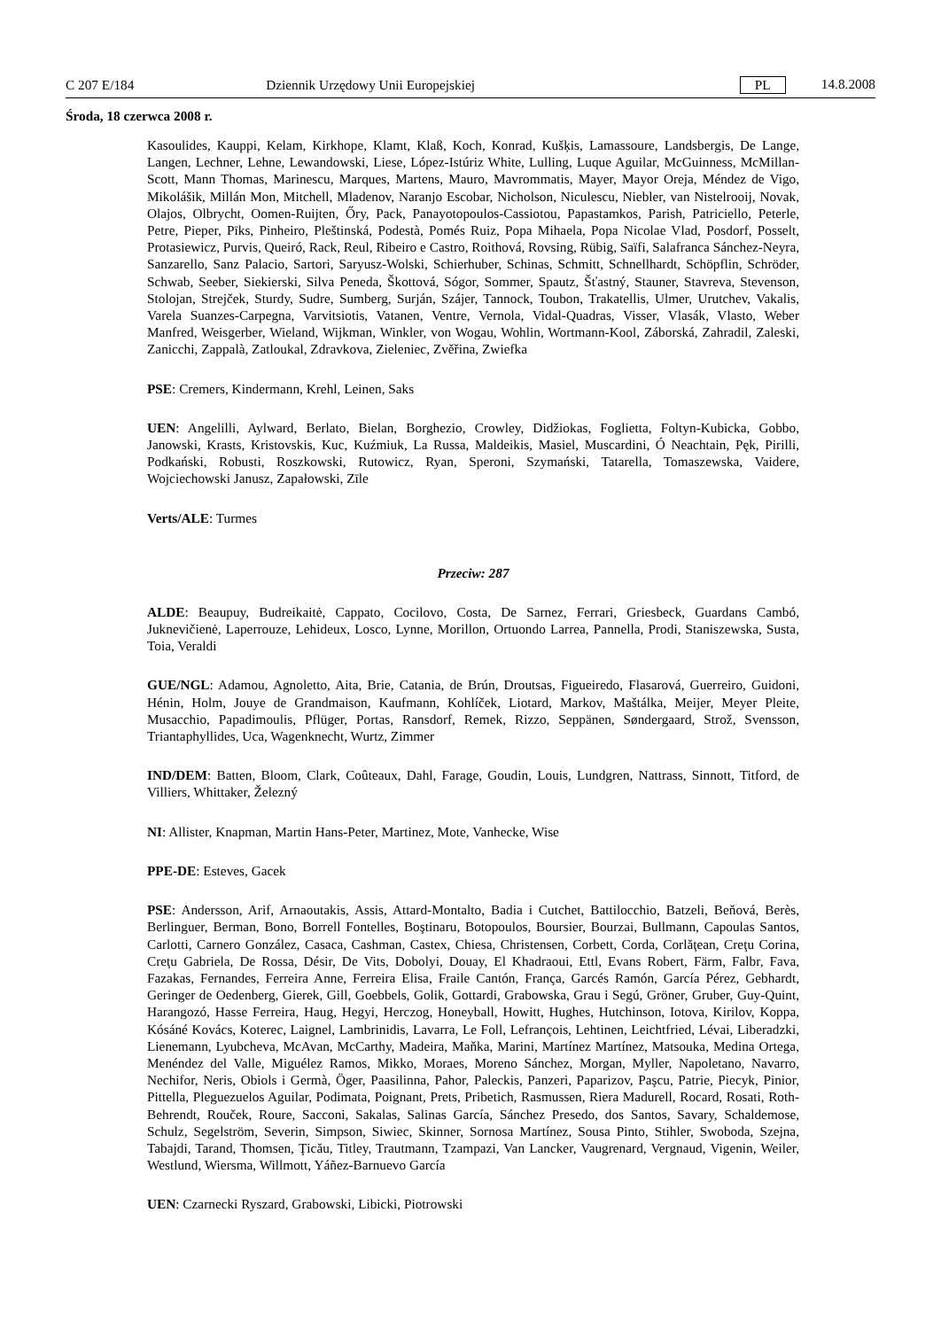C 207 E/184 Dziennik Urzędowy Unii Europejskiej PL 14.8.2008
Środa, 18 czerwca 2008 r.
Kasoulides, Kauppi, Kelam, Kirkhope, Klamt, Klaß, Koch, Konrad, Kušķis, Lamassoure, Landsbergis, De Lange, Langen, Lechner, Lehne, Lewandowski, Liese, López-Istúriz White, Lulling, Luque Aguilar, McGuinness, McMillan-Scott, Mann Thomas, Marinescu, Marques, Martens, Mauro, Mavrommatis, Mayer, Mayor Oreja, Méndez de Vigo, Mikolášik, Millán Mon, Mitchell, Mladenov, Naranjo Escobar, Nicholson, Niculescu, Niebler, van Nistelrooij, Novak, Olajos, Olbrycht, Oomen-Ruijten, Őry, Pack, Panayotopoulos-Cassiotou, Papastamkos, Parish, Patriciello, Peterle, Petre, Pieper, Pīks, Pinheiro, Pleštinská, Podestà, Pomés Ruiz, Popa Mihaela, Popa Nicolae Vlad, Posdorf, Posselt, Protasiewicz, Purvis, Queiró, Rack, Reul, Ribeiro e Castro, Roithová, Rovsing, Rübig, Saïfi, Salafranca Sánchez-Neyra, Sanzarello, Sanz Palacio, Sartori, Saryusz-Wolski, Schierhuber, Schinas, Schmitt, Schnellhardt, Schöpflin, Schröder, Schwab, Seeber, Siekierski, Silva Peneda, Škottová, Sógor, Sommer, Spautz, Šťastný, Stauner, Stavreva, Stevenson, Stolojan, Strejček, Sturdy, Sudre, Sumberg, Surján, Szájer, Tannock, Toubon, Trakatellis, Ulmer, Urutchev, Vakalis, Varela Suanzes-Carpegna, Varvitsiotis, Vatanen, Ventre, Vernola, Vidal-Quadras, Visser, Vlasák, Vlasto, Weber Manfred, Weisgerber, Wieland, Wijkman, Winkler, von Wogau, Wohlin, Wortmann-Kool, Záborská, Zahradil, Zaleski, Zanicchi, Zappalà, Zatloukal, Zdravkova, Zieleniec, Zvěřina, Zwiefka
PSE: Cremers, Kindermann, Krehl, Leinen, Saks
UEN: Angelilli, Aylward, Berlato, Bielan, Borghezio, Crowley, Didžiokas, Foglietta, Foltyn-Kubicka, Gobbo, Janowski, Krasts, Kristovskis, Kuc, Kuźmiuk, La Russa, Maldeikis, Masiel, Muscardini, Ó Neachtain, Pęk, Pirilli, Podkański, Robusti, Roszkowski, Rutowicz, Ryan, Speroni, Szymański, Tatarella, Tomaszewska, Vaidere, Wojciechowski Janusz, Zapałowski, Zīle
Verts/ALE: Turmes
Przeciw: 287
ALDE: Beaupuy, Budreikaitė, Cappato, Cocilovo, Costa, De Sarnez, Ferrari, Griesbeck, Guardans Cambó, Juknevičienė, Laperrouze, Lehideux, Losco, Lynne, Morillon, Ortuondo Larrea, Pannella, Prodi, Staniszewska, Susta, Toia, Veraldi
GUE/NGL: Adamou, Agnoletto, Aita, Brie, Catania, de Brún, Droutsas, Figueiredo, Flasarová, Guerreiro, Guidoni, Hénin, Holm, Jouye de Grandmaison, Kaufmann, Kohlíček, Liotard, Markov, Maštálka, Meijer, Meyer Pleite, Musacchio, Papadimoulis, Pflüger, Portas, Ransdorf, Remek, Rizzo, Seppänen, Søndergaard, Strož, Svensson, Triantaphyllides, Uca, Wagenknecht, Wurtz, Zimmer
IND/DEM: Batten, Bloom, Clark, Coûteaux, Dahl, Farage, Goudin, Louis, Lundgren, Nattrass, Sinnott, Titford, de Villiers, Whittaker, Železný
NI: Allister, Knapman, Martin Hans-Peter, Martinez, Mote, Vanhecke, Wise
PPE-DE: Esteves, Gacek
PSE: Andersson, Arif, Arnaoutakis, Assis, Attard-Montalto, Badia i Cutchet, Battilocchio, Batzeli, Beňová, Berès, Berlinguer, Berman, Bono, Borrell Fontelles, Boştinaru, Botopoulos, Boursier, Bourzai, Bullmann, Capoulas Santos, Carlotti, Carnero González, Casaca, Cashman, Castex, Chiesa, Christensen, Corbett, Corda, Corlăţean, Creţu Corina, Creţu Gabriela, De Rossa, Désir, De Vits, Dobolyi, Douay, El Khadraoui, Ettl, Evans Robert, Färm, Falbr, Fava, Fazakas, Fernandes, Ferreira Anne, Ferreira Elisa, Fraile Cantón, França, Garcés Ramón, García Pérez, Gebhardt, Geringer de Oedenberg, Gierek, Gill, Goebbels, Golik, Gottardi, Grabowska, Grau i Segú, Gröner, Gruber, Guy-Quint, Harangozó, Hasse Ferreira, Haug, Hegyi, Herczog, Honeyball, Howitt, Hughes, Hutchinson, Iotova, Kirilov, Koppa, Kósáné Kovács, Koterec, Laignel, Lambrinidis, Lavarra, Le Foll, Lefrançois, Lehtinen, Leichtfried, Lévai, Liberadzki, Lienemann, Lyubcheva, McAvan, McCarthy, Madeira, Maňka, Marini, Martínez Martínez, Matsouka, Medina Ortega, Menéndez del Valle, Miguélez Ramos, Mikko, Moraes, Moreno Sánchez, Morgan, Myller, Napoletano, Navarro, Nechifor, Neris, Obiols i Germà, Öger, Paasilinna, Pahor, Paleckis, Panzeri, Paparizov, Paşcu, Patrie, Piecyk, Pinior, Pittella, Pleguezuelos Aguilar, Podimata, Poignant, Prets, Pribetich, Rasmussen, Riera Madurell, Rocard, Rosati, Roth-Behrendt, Rouček, Roure, Sacconi, Sakalas, Salinas García, Sánchez Presedo, dos Santos, Savary, Schaldemose, Schulz, Segelström, Severin, Simpson, Siwiec, Skinner, Sornosa Martínez, Sousa Pinto, Stihler, Swoboda, Szejna, Tabajdi, Tarand, Thomsen, Ţicău, Titley, Trautmann, Tzampazi, Van Lancker, Vaugrenard, Vergnaud, Vigenin, Weiler, Westlund, Wiersma, Willmott, Yáñez-Barnuevo García
UEN: Czarnecki Ryszard, Grabowski, Libicki, Piotrowski